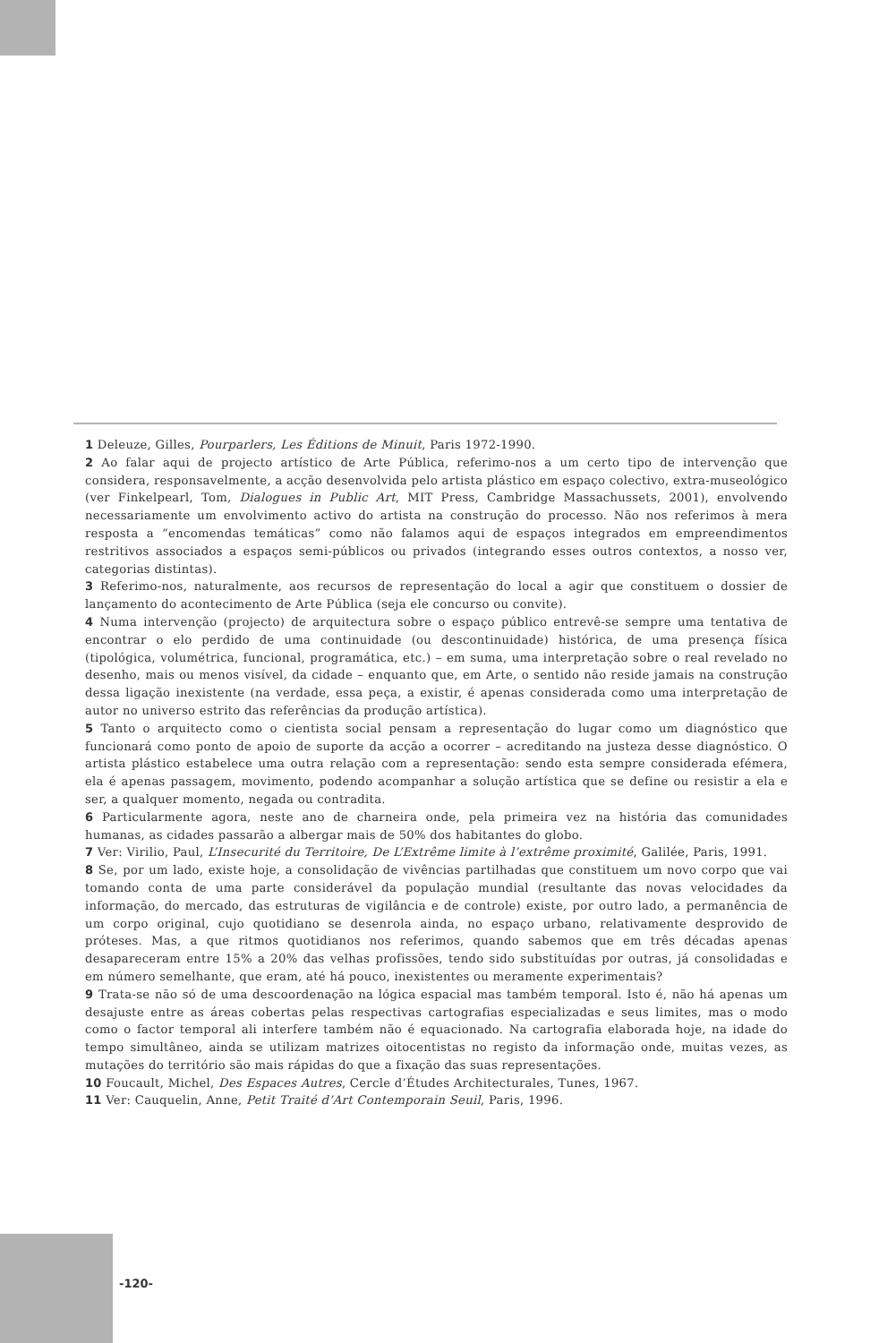1 Deleuze, Gilles, Pourparlers, Les Éditions de Minuit, Paris 1972-1990.
2 Ao falar aqui de projecto artístico de Arte Pública, referimo-nos a um certo tipo de intervenção que considera, responsavelmente, a acção desenvolvida pelo artista plástico em espaço colectivo, extra-museológico (ver Finkelpearl, Tom, Dialogues in Public Art, MIT Press, Cambridge Massachussets, 2001), envolvendo necessariamente um envolvimento activo do artista na construção do processo. Não nos referimos à mera resposta a “encomendas temáticas” como não falamos aqui de espaços integrados em empreendimentos restritivos associados a espaços semi-públicos ou privados (integrando esses outros contextos, a nosso ver, categorias distintas).
3 Referimo-nos, naturalmente, aos recursos de representação do local a agir que constituem o dossier de lançamento do acontecimento de Arte Pública (seja ele concurso ou convite).
4 Numa intervenção (projecto) de arquitectura sobre o espaço público entrevê-se sempre uma tentativa de encontrar o elo perdido de uma continuidade (ou descontinuidade) histórica, de uma presença física (tipológica, volumétrica, funcional, programática, etc.) – em suma, uma interpretação sobre o real revelado no desenho, mais ou menos visível, da cidade – enquanto que, em Arte, o sentido não reside jamais na construção dessa ligação inexistente (na verdade, essa peça, a existir, é apenas considerada como uma interpretação de autor no universo estrito das referências da produção artística).
5 Tanto o arquitecto como o cientista social pensam a representação do lugar como um diagnóstico que funcionará como ponto de apoio de suporte da acção a ocorrer – acreditando na justeza desse diagnóstico. O artista plástico estabelece uma outra relação com a representação: sendo esta sempre considerada efémera, ela é apenas passagem, movimento, podendo acompanhar a solução artística que se define ou resistir a ela e ser, a qualquer momento, negada ou contradita.
6 Particularmente agora, neste ano de charneira onde, pela primeira vez na história das comunidades humanas, as cidades passarão a albergar mais de 50% dos habitantes do globo.
7 Ver: Virilio, Paul, L’Insecurité du Territoire, De L’Extrême limite à l’extrême proximité, Galilée, Paris, 1991.
8 Se, por um lado, existe hoje, a consolidação de vivências partilhadas que constituem um novo corpo que vai tomando conta de uma parte considerável da população mundial (resultante das novas velocidades da informação, do mercado, das estruturas de vigilância e de controle) existe, por outro lado, a permanência de um corpo original, cujo quotidiano se desenrola ainda, no espaço urbano, relativamente desprovido de próteses. Mas, a que ritmos quotidianos nos referimos, quando sabemos que em três décadas apenas desapareceram entre 15% a 20% das velhas profissões, tendo sido substituídas por outras, já consolidadas e em número semelhante, que eram, até há pouco, inexistentes ou meramente experimentais?
9 Trata-se não só de uma descoordenação na lógica espacial mas também temporal. Isto é, não há apenas um desajuste entre as áreas cobertas pelas respectivas cartografias especializadas e seus limites, mas o modo como o factor temporal ali interfere também não é equacionado. Na cartografia elaborada hoje, na idade do tempo simultâneo, ainda se utilizam matrizes oitocentistas no registo da informação onde, muitas vezes, as mutações do território são mais rápidas do que a fixação das suas representações.
10 Foucault, Michel, Des Espaces Autres, Cercle d’Études Architecturales, Tunes, 1967.
11 Ver: Cauquelin, Anne, Petit Traité d’Art Contemporain Seuil, Paris, 1996.
-120-